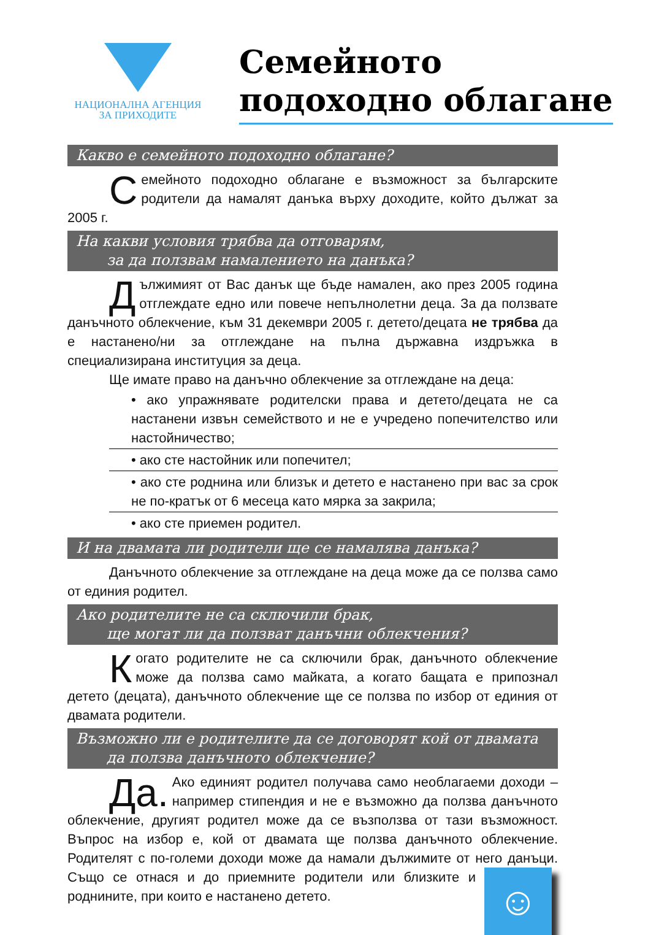НАЦИОНАЛНА АГЕНЦИЯ
ЗА ПРИХОДИТЕ
Семейното
подоходно облагане
Какво е семейното подоходно облагане?
Семейното подоходно облагане е възможност за българските родители да намалят данъка върху доходите, който дължат за 2005 г.
На какви условия трябва да отговарям,
за да ползвам намалението на данъка?
Дължимият от Вас данък ще бъде намален, ако през 2005 година отглеждате едно или повече непълнолетни деца. За да ползвате данъчното облекчение, към 31 декември 2005 г. детето/децата не трябва да е настанено/ни за отглеждане на пълна държавна издръжка в специализирана институция за деца.
Ще имате право на данъчно облекчение за отглеждане на деца:
• ако упражнявате родителски права и детето/децата не са настанени извън семейството и не е учредено попечителство или настойничество;
• ако сте настойник или попечител;
• ако сте роднина или близък и детето е настанено при вас за срок не по-кратък от 6 месеца като мярка за закрила;
• ако сте приемен родител.
И на двамата ли родители ще се намалява данъка?
Данъчното облекчение за отглеждане на деца може да се ползва само от единия родител.
Ако родителите не са сключили брак,
ще могат ли да ползват данъчни облекчения?
Когато родителите не са сключили брак, данъчното облекчение може да ползва само майката, а когато бащата е припознал детето (децата), данъчното облекчение ще се ползва по избор от единия от двамата родители.
Възможно ли е родителите да се договорят кой от двамата
да ползва данъчното облекчение?
Да. Ако единият родител получава само необлагаеми доходи – например стипендия и не е възможно да ползва данъчното облекчение, другият родител може да се възползва от тази възможност. Въпрос на избор е, кой от двамата ще ползва данъчното облекчение. Родителят с по-големи доходи може да намали дължимите от него данъци. Също
☺
се отнася и до приемните родители или близките и роднините, при които е настанено детето.